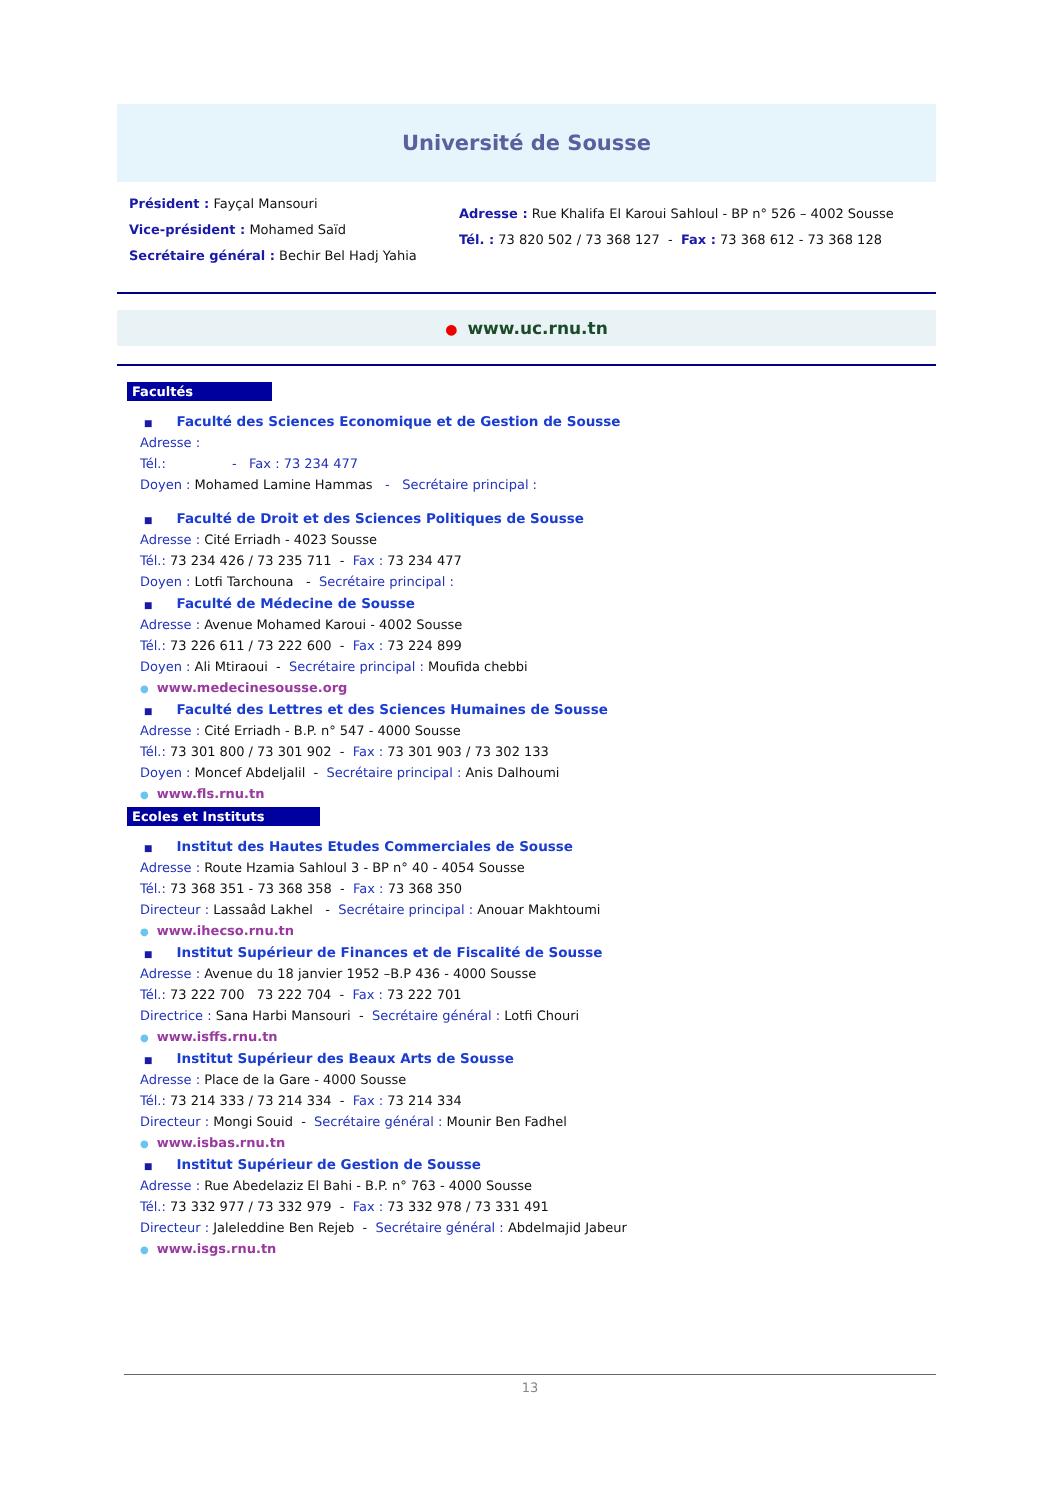Université de Sousse
Président : Fayçal Mansouri
Vice-président : Mohamed Saïd
Secrétaire général : Bechir Bel Hadj Yahia
Adresse : Rue Khalifa El Karoui Sahloul - BP n° 526 – 4002 Sousse
Tél. : 73 820 502 / 73 368 127 - Fax : 73 368 612 - 73 368 128
● www.uc.rnu.tn
Facultés
■ Faculté des Sciences Economique et de Gestion de Sousse
Adresse :
Tél.: - Fax : 73 234 477
Doyen : Mohamed Lamine Hammas - Secrétaire principal :
■ Faculté de Droit et des Sciences Politiques de Sousse
Adresse : Cité Erriadh - 4023 Sousse
Tél.: 73 234 426 / 73 235 711 - Fax : 73 234 477
Doyen : Lotfi Tarchouna - Secrétaire principal :
■ Faculté de Médecine de Sousse
Adresse : Avenue Mohamed Karoui - 4002 Sousse
Tél.: 73 226 611 / 73 222 600 - Fax : 73 224 899
Doyen : Ali Mtiraoui - Secrétaire principal : Moufida chebbi
● www.medecinesousse.org
■ Faculté des Lettres et des Sciences Humaines de Sousse
Adresse : Cité Erriadh - B.P. n° 547 - 4000 Sousse
Tél.: 73 301 800 / 73 301 902 - Fax : 73 301 903 / 73 302 133
Doyen : Moncef Abdeljalil - Secrétaire principal : Anis Dalhoumi
● www.fls.rnu.tn
Ecoles et Instituts
■ Institut des Hautes Etudes Commerciales de Sousse
Adresse : Route Hzamia Sahloul 3 - BP n° 40 - 4054 Sousse
Tél.: 73 368 351 - 73 368 358 - Fax : 73 368 350
Directeur : Lassaâd Lakhel - Secrétaire principal : Anouar Makhtoumi
● www.ihecso.rnu.tn
■ Institut Supérieur de Finances et de Fiscalité de Sousse
Adresse : Avenue du 18 janvier 1952 –B.P 436 - 4000 Sousse
Tél.: 73 222 700 73 222 704 - Fax : 73 222 701
Directrice : Sana Harbi Mansouri - Secrétaire général : Lotfi Chouri
● www.isffs.rnu.tn
■ Institut Supérieur des Beaux Arts de Sousse
Adresse : Place de la Gare - 4000 Sousse
Tél.: 73 214 333 / 73 214 334 - Fax : 73 214 334
Directeur : Mongi Souid - Secrétaire général : Mounir Ben Fadhel
● www.isbas.rnu.tn
■ Institut Supérieur de Gestion de Sousse
Adresse : Rue Abedelaziz El Bahi - B.P. n° 763 - 4000 Sousse
Tél.: 73 332 977 / 73 332 979 - Fax : 73 332 978 / 73 331 491
Directeur : Jaleleddine Ben Rejeb - Secrétaire général : Abdelmajid Jabeur
● www.isgs.rnu.tn
13